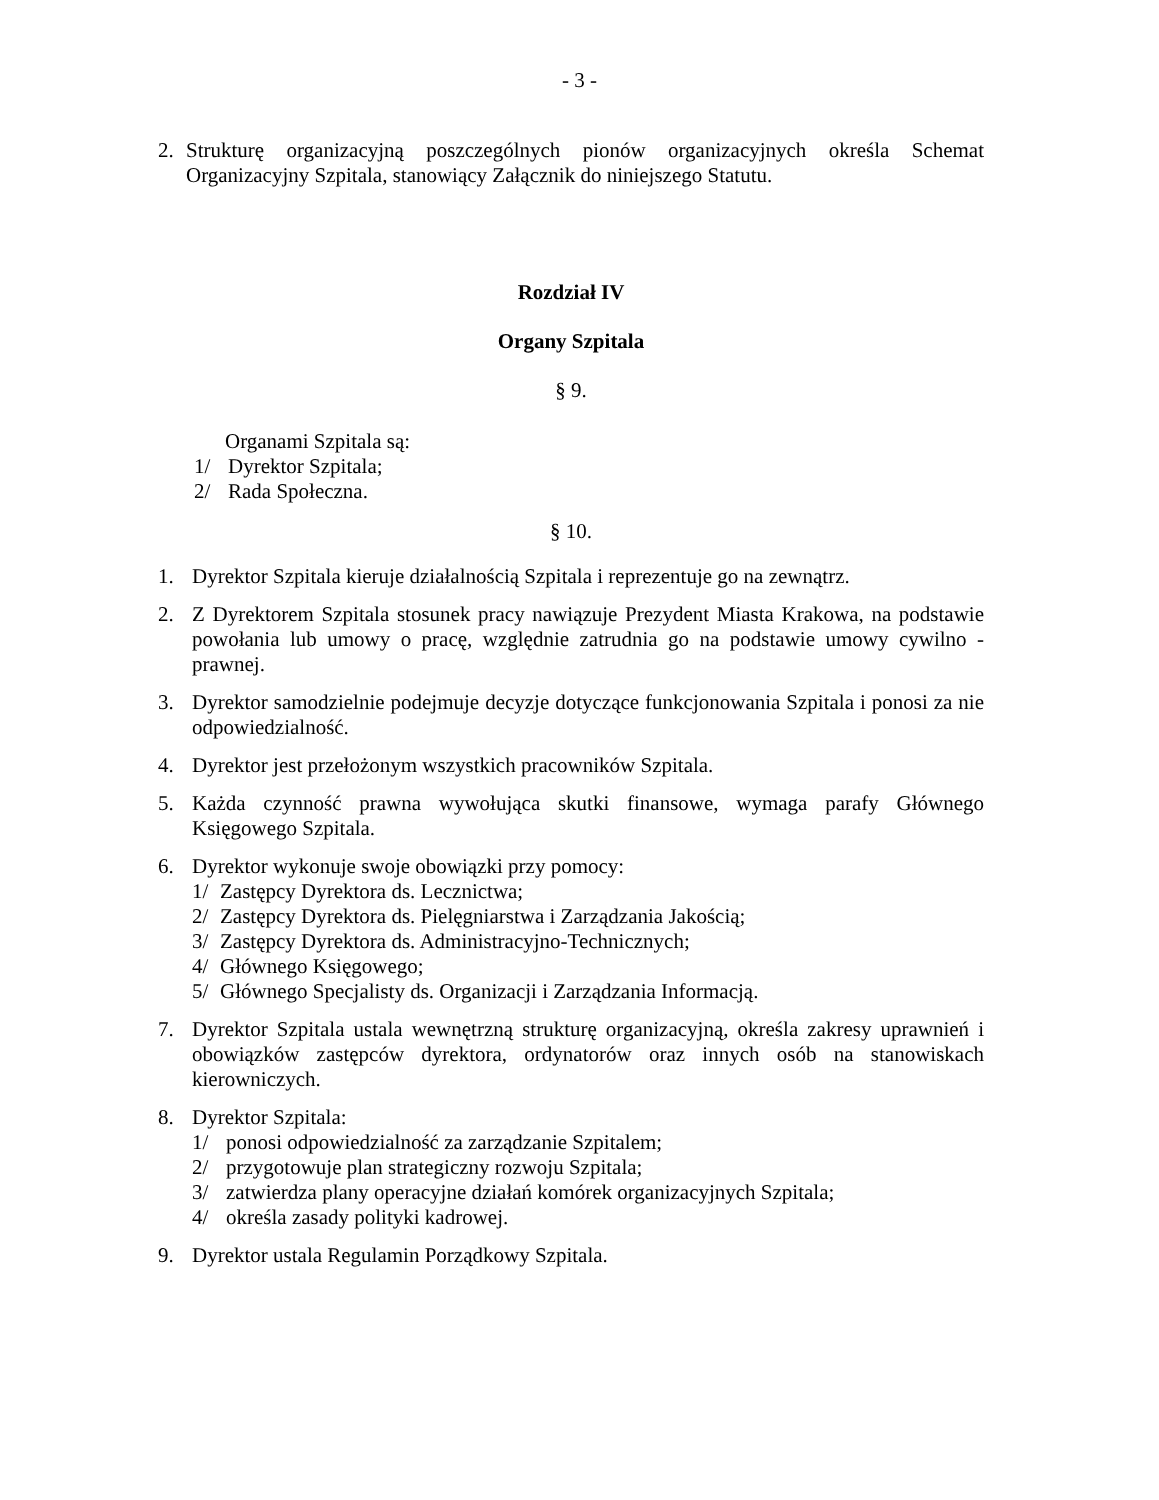- 3 -
2. Strukturę organizacyjną poszczególnych pionów organizacyjnych określa Schemat Organizacyjny Szpitala, stanowiący Załącznik do niniejszego Statutu.
Rozdział IV
Organy Szpitala
§ 9.
Organami Szpitala są:
1/ Dyrektor Szpitala;
2/ Rada Społeczna.
§ 10.
1. Dyrektor Szpitala kieruje działalnością Szpitala i reprezentuje go na zewnątrz.
2. Z Dyrektorem Szpitala stosunek pracy nawiązuje Prezydent Miasta Krakowa, na podstawie powołania lub umowy o pracę, względnie zatrudnia go na podstawie umowy cywilno - prawnej.
3. Dyrektor samodzielnie podejmuje decyzje dotyczące funkcjonowania Szpitala i ponosi za nie odpowiedzialność.
4. Dyrektor jest przełożonym wszystkich pracowników Szpitala.
5. Każda czynność prawna wywołująca skutki finansowe, wymaga parafy Głównego Księgowego Szpitala.
6. Dyrektor wykonuje swoje obowiązki przy pomocy:
1/ Zastępcy Dyrektora ds. Lecznictwa;
2/ Zastępcy Dyrektora ds. Pielęgniarstwa i Zarządzania Jakością;
3/ Zastępcy Dyrektora ds. Administracyjno-Technicznych;
4/ Głównego Księgowego;
5/ Głównego Specjalisty ds. Organizacji i Zarządzania Informacją.
7. Dyrektor Szpitala ustala wewnętrzną strukturę organizacyjną, określa zakresy uprawnień i obowiązków zastępców dyrektora, ordynatorów oraz innych osób na stanowiskach kierowniczych.
8. Dyrektor Szpitala:
1/ ponosi odpowiedzialność za zarządzanie Szpitalem;
2/ przygotowuje plan strategiczny rozwoju Szpitala;
3/ zatwierdza plany operacyjne działań komórek organizacyjnych Szpitala;
4/ określa zasady polityki kadrowej.
9. Dyrektor ustala Regulamin Porządkowy Szpitala.